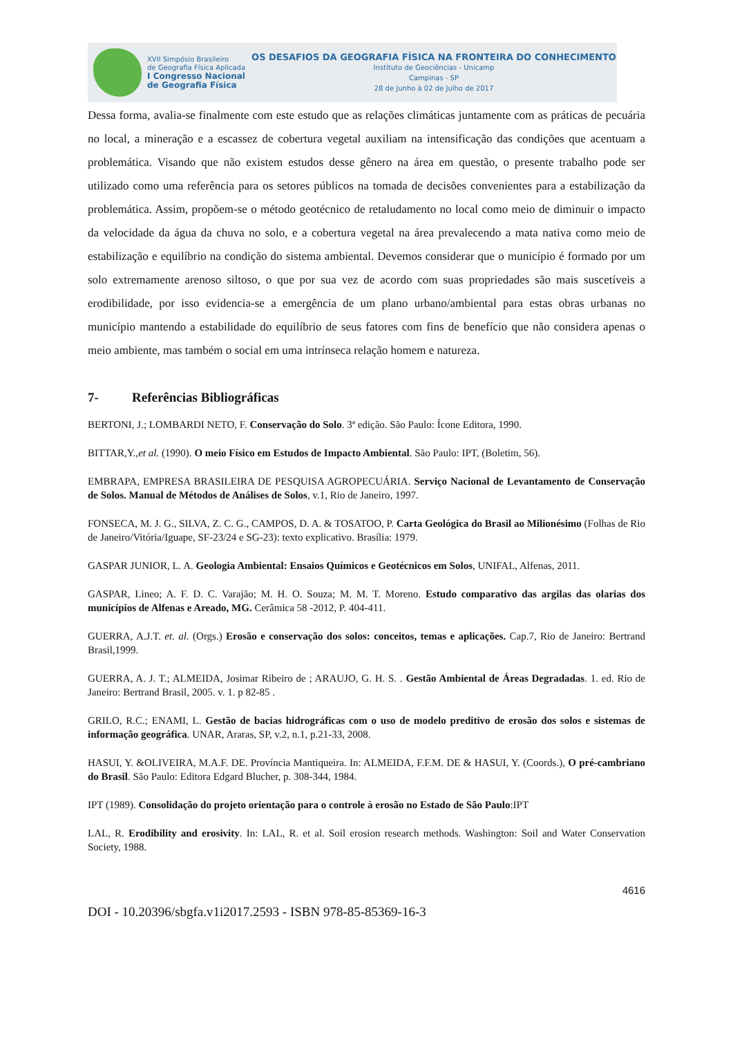XVII Simpósio Brasileiro
de Geografia Física Aplicada
I Congresso Nacional
de Geografia Física
OS DESAFIOS DA GEOGRAFIA FÍSICA NA FRONTEIRA DO CONHECIMENTO
Instituto de Geociências - Unicamp
Campinas - SP
28 de Junho à 02 de Julho de 2017
Dessa forma, avalia-se finalmente com este estudo que as relações climáticas juntamente com as práticas de pecuária no local, a mineração e a escassez de cobertura vegetal auxiliam na intensificação das condições que acentuam a problemática. Visando que não existem estudos desse gênero na área em questão, o presente trabalho pode ser utilizado como uma referência para os setores públicos na tomada de decisões convenientes para a estabilização da problemática. Assim, propõem-se o método geotécnico de retaludamento no local como meio de diminuir o impacto da velocidade da água da chuva no solo, e a cobertura vegetal na área prevalecendo a mata nativa como meio de estabilização e equilíbrio na condição do sistema ambiental. Devemos considerar que o município é formado por um solo extremamente arenoso siltoso, o que por sua vez de acordo com suas propriedades são mais suscetíveis a erodibilidade, por isso evidencia-se a emergência de um plano urbano/ambiental para estas obras urbanas no município mantendo a estabilidade do equilíbrio de seus fatores com fins de benefício que não considera apenas o meio ambiente, mas também o social em uma intrínseca relação homem e natureza.
7- Referências Bibliográficas
BERTONI, J.; LOMBARDI NETO, F. Conservação do Solo. 3ª edição. São Paulo: Ícone Editora, 1990.
BITTAR,Y.,et al. (1990). O meio Físico em Estudos de Impacto Ambiental. São Paulo: IPT, (Boletim, 56).
EMBRAPA, EMPRESA BRASILEIRA DE PESQUISA AGROPECUÁRIA. Serviço Nacional de Levantamento de Conservação de Solos. Manual de Métodos de Análises de Solos, v.1, Rio de Janeiro, 1997.
FONSECA, M. J. G., SILVA, Z. C. G., CAMPOS, D. A. & TOSATOO, P. Carta Geológica do Brasil ao Milionésimo (Folhas de Rio de Janeiro/Vitória/Iguape, SF-23/24 e SG-23): texto explicativo. Brasília: 1979.
GASPAR JUNIOR, L. A. Geologia Ambiental: Ensaios Químicos e Geotécnicos em Solos, UNIFAL, Alfenas, 2011.
GASPAR, Lineo; A. F. D. C. Varajão; M. H. O. Souza; M. M. T. Moreno. Estudo comparativo das argilas das olarias dos municípios de Alfenas e Areado, MG. Cerâmica 58 -2012, P. 404-411.
GUERRA, A.J.T. et. al. (Orgs.) Erosão e conservação dos solos: conceitos, temas e aplicações. Cap.7, Rio de Janeiro: Bertrand Brasil,1999.
GUERRA, A. J. T.; ALMEIDA, Josimar Ribeiro de ; ARAUJO, G. H. S. . Gestão Ambiental de Áreas Degradadas. 1. ed. Rio de Janeiro: Bertrand Brasil, 2005. v. 1. p 82-85 .
GRILO, R.C.; ENAMI, L. Gestão de bacias hidrográficas com o uso de modelo preditivo de erosão dos solos e sistemas de informação geográfica. UNAR, Araras, SP, v.2, n.1, p.21-33, 2008.
HASUI, Y. &OLIVEIRA, M.A.F. DE. Província Mantiqueira. In: ALMEIDA, F.F.M. DE & HASUI, Y. (Coords.), O pré-cambriano do Brasil. São Paulo: Editora Edgard Blucher, p. 308-344, 1984.
IPT (1989). Consolidação do projeto orientação para o controle à erosão no Estado de São Paulo:IPT
LAL, R. Erodibility and erosivity. In: LAL, R. et al. Soil erosion research methods. Washington: Soil and Water Conservation Society, 1988.
4616
DOI - 10.20396/sbgfa.v1i2017.2593 - ISBN 978-85-85369-16-3